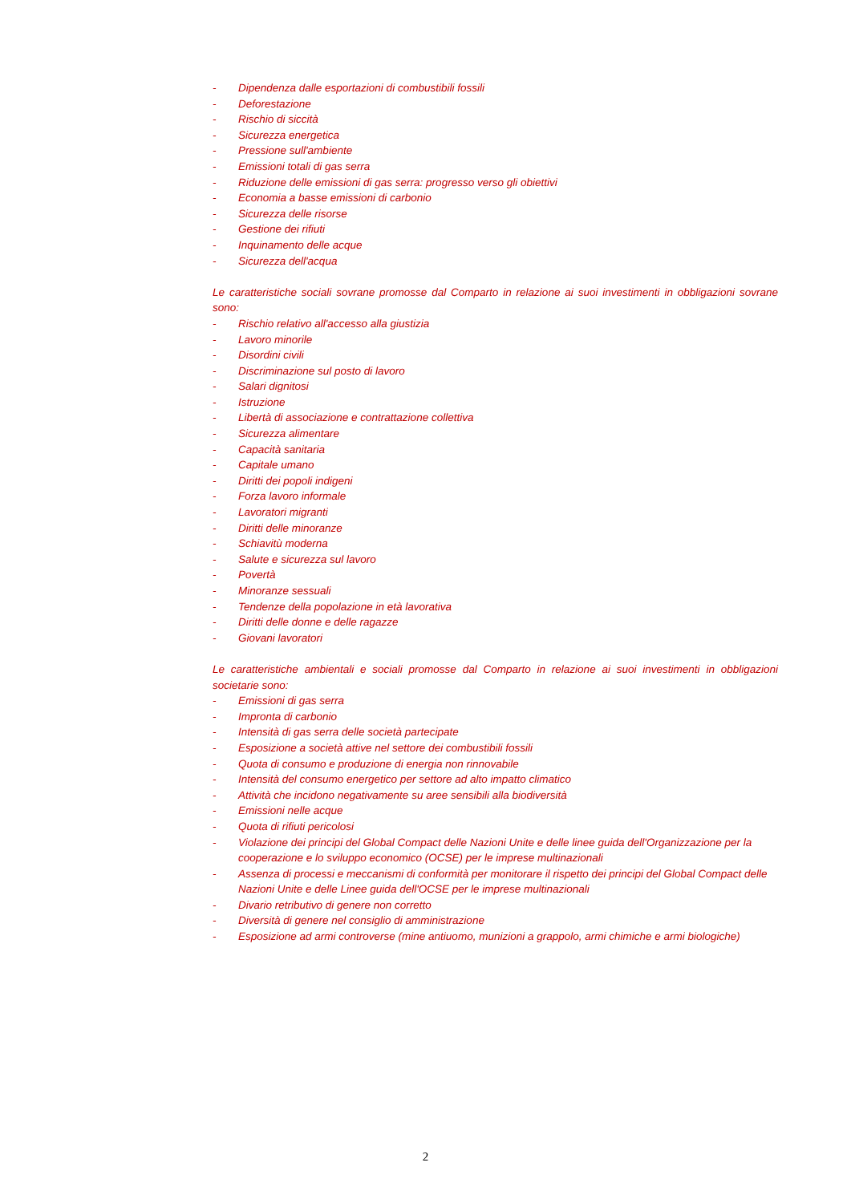- Dipendenza dalle esportazioni di combustibili fossili
- Deforestazione
- Rischio di siccità
- Sicurezza energetica
- Pressione sull'ambiente
- Emissioni totali di gas serra
- Riduzione delle emissioni di gas serra: progresso verso gli obiettivi
- Economia a basse emissioni di carbonio
- Sicurezza delle risorse
- Gestione dei rifiuti
- Inquinamento delle acque
- Sicurezza dell'acqua
Le caratteristiche sociali sovrane promosse dal Comparto in relazione ai suoi investimenti in obbligazioni sovrane sono:
- Rischio relativo all'accesso alla giustizia
- Lavoro minorile
- Disordini civili
- Discriminazione sul posto di lavoro
- Salari dignitosi
- Istruzione
- Libertà di associazione e contrattazione collettiva
- Sicurezza alimentare
- Capacità sanitaria
- Capitale umano
- Diritti dei popoli indigeni
- Forza lavoro informale
- Lavoratori migranti
- Diritti delle minoranze
- Schiavitù moderna
- Salute e sicurezza sul lavoro
- Povertà
- Minoranze sessuali
- Tendenze della popolazione in età lavorativa
- Diritti delle donne e delle ragazze
- Giovani lavoratori
Le caratteristiche ambientali e sociali promosse dal Comparto in relazione ai suoi investimenti in obbligazioni societarie sono:
- Emissioni di gas serra
- Impronta di carbonio
- Intensità di gas serra delle società partecipate
- Esposizione a società attive nel settore dei combustibili fossili
- Quota di consumo e produzione di energia non rinnovabile
- Intensità del consumo energetico per settore ad alto impatto climatico
- Attività che incidono negativamente su aree sensibili alla biodiversità
- Emissioni nelle acque
- Quota di rifiuti pericolosi
- Violazione dei principi del Global Compact delle Nazioni Unite e delle linee guida dell'Organizzazione per la cooperazione e lo sviluppo economico (OCSE) per le imprese multinazionali
- Assenza di processi e meccanismi di conformità per monitorare il rispetto dei principi del Global Compact delle Nazioni Unite e delle Linee guida dell'OCSE per le imprese multinazionali
- Divario retributivo di genere non corretto
- Diversità di genere nel consiglio di amministrazione
- Esposizione ad armi controverse (mine antiuomo, munizioni a grappolo, armi chimiche e armi biologiche)
2